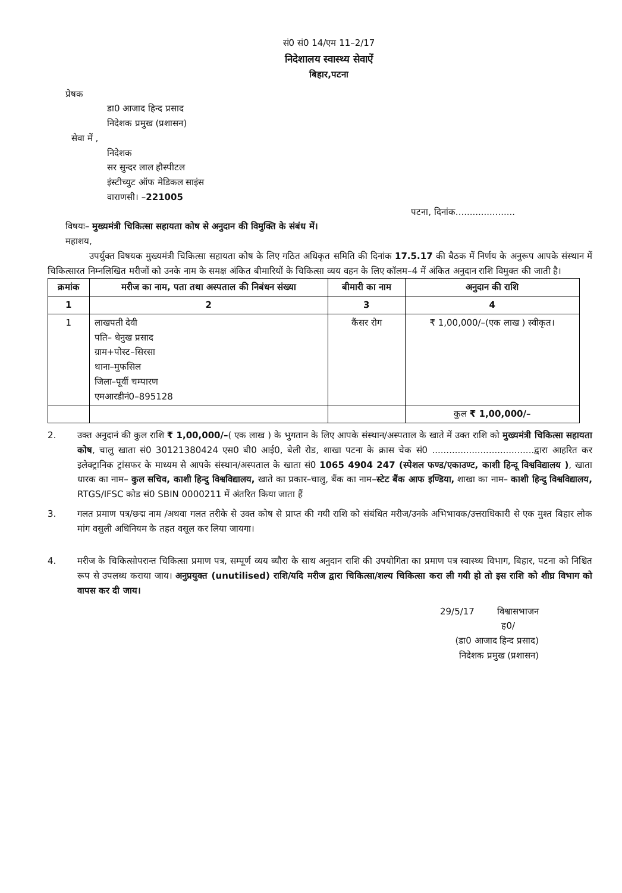सं0 सं0 14/एम 11–2/17
निदेशालय स्वास्थ्य सेवाऐं
बिहार,पटना
प्रेषक
डा0 आजाद हिन्द प्रसाद
निदेशक प्रमुख (प्रशासन)
सेवा में ,
निदेशक
सर सुन्दर लाल हौस्पीटल
इंस्टीच्युट ऑफ मेडिकल साइंस
वाराणसी। –221005
पटना, दिनांक.....................
विषयः– मुख्यमंत्री चिकित्सा सहायता कोष से अनुदान की विमुक्ति के संबंध में।
महाशय,
उपर्युक्त विषयक मुख्यमंत्री चिकित्सा सहायता कोष के लिए गठित अधिकृत समिति की दिनांक 17.5.17 की बैठक में निर्णय के अनुरूप आपके संस्थान में चिकित्सारत निम्नलिखित मरीजों को उनके नाम के समक्ष अंकित बीमारियों के चिकित्सा व्यय वहन के लिए कॉलम–4 में अंकित अनुदान राशि विमुक्त की जाती है।
| क्रमांक | मरीज का नाम, पता तथा अस्पताल की निबंधन संख्या | बीमारी का नाम | अनुदान की राशि |
| --- | --- | --- | --- |
| 1 | 2 | 3 | 4 |
| 1 | लाखपती देवी पति– धेनुख प्रसाद ग्राम+पोस्ट–सिरसा थाना–मुफसिल जिला–पूर्वी चम्पारण एमआरडीनं0–895128 | कैंसर रोग | ₹ 1,00,000/–(एक लाख ) स्वीकृत। |
| | | | कुल ₹ 1,00,000/– |
2. उक्त अनुदानं की कुल राशि ₹ 1,00,000/–( एक लाख ) के भुगतान के लिए आपके संस्थान/अस्पताल के खाते में उक्त राशि को मुख्यमंत्री चिकित्सा सहायता कोष, चालु खाता सं0 30121380424 एस0 बी0 आई0, बेली रोड, शाखा पटना के क्रास चेक सं0 ....................................द्वारा आहरित कर इलेक्ट्रानिक ट्रांसफर के माध्यम से आपके संस्थान/अस्पताल के खाता सं0 1065 4904 247 (स्पेशल फण्ड/एकाउण्ट, काशी हिन्दू विश्वविद्यालय ), खाता धारक का नाम– कुल सचिव, काशी हिन्दु विश्वविद्यालय, खाते का प्रकार–चालु, बैंक का नाम–स्टेट बैंक आफ इण्डिया, शाखा का नाम– काशी हिन्दु विश्वविद्यालय, RTGS/IFSC कोड सं0 SBIN 0000211 में अंतरित किया जाता हैं
3. गलत प्रमाण पत्र/छद्म नाम /अथवा गलत तरीके से उक्त कोष से प्राप्त की गयी राशि को संबंधित मरीज/उनके अभिभावक/उत्तराधिकारी से एक मुश्त बिहार लोक मांग वसुली अधिनियम के तहत वसूल कर लिया जायगा।
4. मरीज के चिकित्सोपरान्त चिकित्सा प्रमाण पत्र, सम्पूर्ण व्यय ब्यौरा के साथ अनुदान राशि की उपयोगिता का प्रमाण पत्र स्वास्थ्य विभाग, बिहार, पटना को निश्चित रूप से उपलब्ध कराया जाय। अनुप्रयुक्त (unutilised) राशि/यदि मरीज द्वारा चिकित्सा/शल्य चिकित्सा करा ली गयी हो तो इस राशि को शीघ्र विभाग को वापस कर दी जाय।
29/5/17 विश्वासभाजन
ह0/
(डा0 आजाद हिन्द प्रसाद)
निदेशक प्रमुख (प्रशासन)